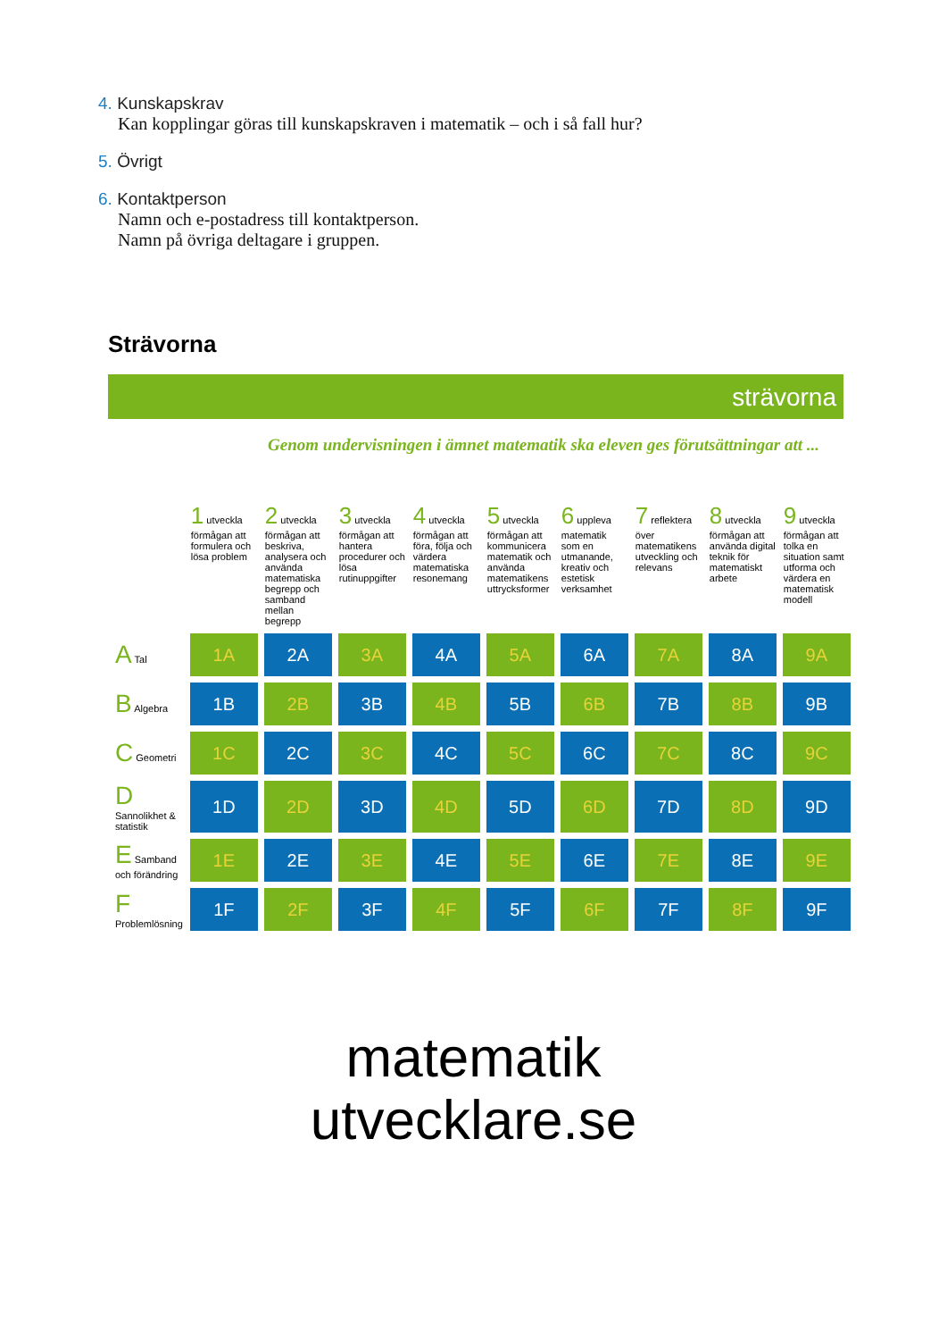4. Kunskapskrav
Kan kopplingar göras till kunskapskraven i matematik – och i så fall hur?
5. Övrigt
6. Kontaktperson
Namn och e-postadress till kontaktperson.
Namn på övriga deltagare i gruppen.
Strävorna
strävorna
Genom undervisningen i ämnet matematik ska eleven ges förutsättningar att ...
| | 1 utveckla förmågan att formulera och lösa problem | 2 utveckla förmågan att beskriva, analysera och använda matematiska begrepp och samband mellan begrepp | 3 utveckla förmågan att hantera procedurer och lösa rutinuppgifter | 4 utveckla förmågan att föra, följa och värdera matematiska resonemang | 5 utveckla förmågan att kommunicera matematik och använda matematikens uttrycksformer | 6 uppleva matematik som en utmanande, kreativ och estetisk verksamhet | 7 reflektera över matematikens utveckling och relevans | 8 utveckla förmågan att använda digital teknik för matematiskt arbete | 9 utveckla förmågan att tolka en situation samt utforma och värdera en matematisk modell |
| --- | --- | --- | --- | --- | --- | --- | --- | --- | --- |
| A Tal | 1A | 2A | 3A | 4A | 5A | 6A | 7A | 8A | 9A |
| B Algebra | 1B | 2B | 3B | 4B | 5B | 6B | 7B | 8B | 9B |
| C Geometri | 1C | 2C | 3C | 4C | 5C | 6C | 7C | 8C | 9C |
| D Sannolikhet & statistik | 1D | 2D | 3D | 4D | 5D | 6D | 7D | 8D | 9D |
| E Samband och förändring | 1E | 2E | 3E | 4E | 5E | 6E | 7E | 8E | 9E |
| F Problemlösning | 1F | 2F | 3F | 4F | 5F | 6F | 7F | 8F | 9F |
matematik
utvecklare.se